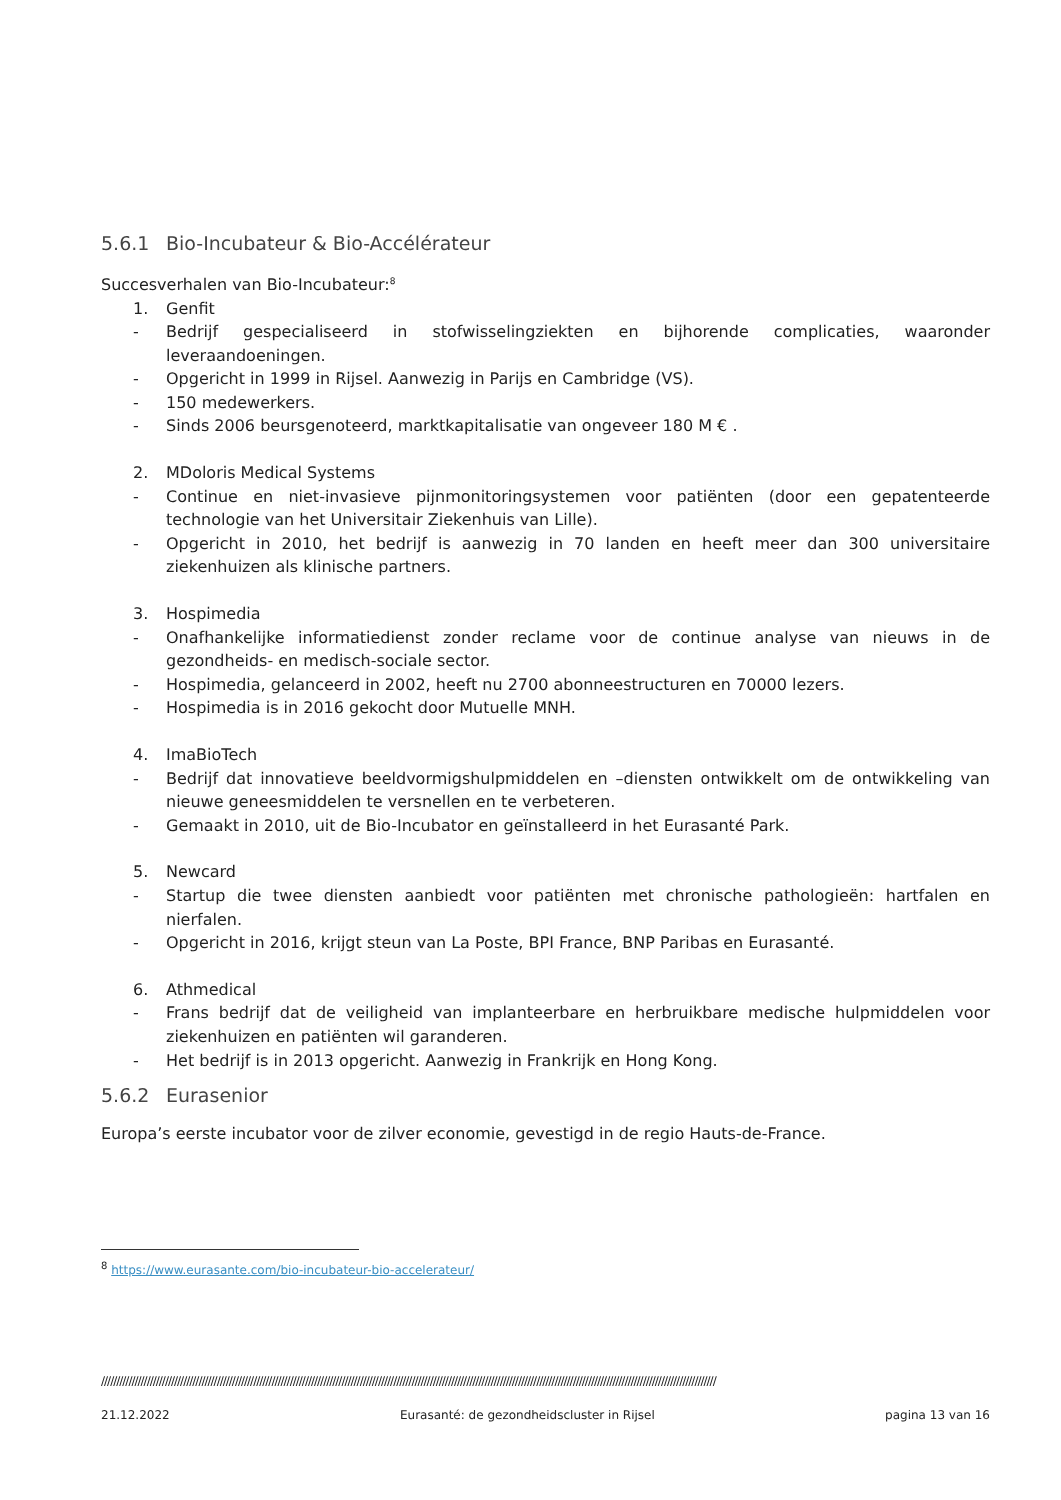5.6.1 Bio-Incubateur & Bio-Accélérateur
Succesverhalen van Bio-Incubateur:<sup>8</sup>
1. Genfit
- Bedrijf gespecialiseerd in stofwisselingziekten en bijhorende complicaties, waaronder leveraandoeningen.
- Opgericht in 1999 in Rijsel. Aanwezig in Parijs en Cambridge (VS).
- 150 medewerkers.
- Sinds 2006 beursgenoteerd, marktkapitalisatie van ongeveer 180 M € .
2. MDoloris Medical Systems
- Continue en niet-invasieve pijnmonitoringsystemen voor patiënten (door een gepatenteerde technologie van het Universitair Ziekenhuis van Lille).
- Opgericht in 2010, het bedrijf is aanwezig in 70 landen en heeft meer dan 300 universitaire ziekenhuizen als klinische partners.
3. Hospimedia
- Onafhankelijke informatiedienst zonder reclame voor de continue analyse van nieuws in de gezondheids- en medisch-sociale sector.
- Hospimedia, gelanceerd in 2002, heeft nu 2700 abonneestructuren en 70000 lezers.
- Hospimedia is in 2016 gekocht door Mutuelle MNH.
4. ImaBioTech
- Bedrijf dat innovatieve beeldvormigshulpmiddelen en –diensten ontwikkelt om de ontwikkeling van nieuwe geneesmiddelen te versnellen en te verbeteren.
- Gemaakt in 2010, uit de Bio-Incubator en geïnstalleerd in het Eurasanté Park.
5. Newcard
- Startup die twee diensten aanbiedt voor patiënten met chronische pathologieën: hartfalen en nierfalen.
- Opgericht in 2016, krijgt steun van La Poste, BPI France, BNP Paribas en Eurasanté.
6. Athmedical
- Frans bedrijf dat de veiligheid van implanteerbare en herbruikbare medische hulpmiddelen voor ziekenhuizen en patiënten wil garanderen.
- Het bedrijf is in 2013 opgericht. Aanwezig in Frankrijk en Hong Kong.
5.6.2 Eurasenior
Europa’s eerste incubator voor de zilver economie, gevestigd in de regio Hauts-de-France.
<sup>8</sup> https://www.eurasante.com/bio-incubateur-bio-accelerateur/
//////////////////////////////////////////////////////////////////////////////////////////////////////////////////////////////////////////////////////////////////////////////////////////////////////////
21.12.2022 Eurasanté: de gezondheidscluster in Rijsel pagina 13 van 16